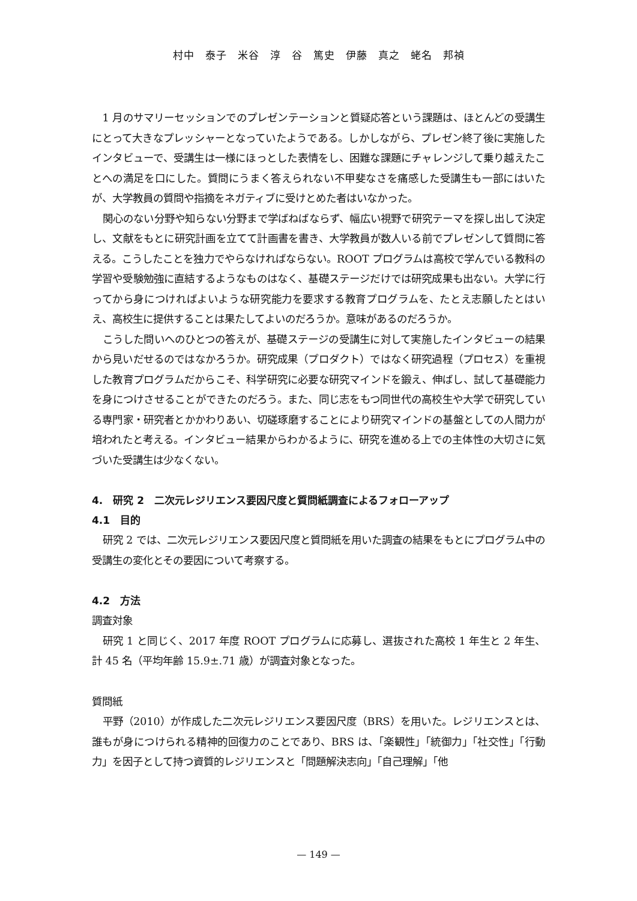村中　泰子　米谷　淳　谷　篤史　伊藤　真之　蛯名　邦禎
1 月のサマリーセッションでのプレゼンテーションと質疑応答という課題は、ほとんどの受講生にとって大きなプレッシャーとなっていたようである。しかしながら、プレゼン終了後に実施したインタビューで、受講生は一様にほっとした表情をし、困難な課題にチャレンジして乗り越えたことへの満足を口にした。質問にうまく答えられない不甲斐なさを痛感した受講生も一部にはいたが、大学教員の質問や指摘をネガティブに受けとめた者はいなかった。
関心のない分野や知らない分野まで学ばねばならず、幅広い視野で研究テーマを探し出して決定し、文献をもとに研究計画を立てて計画書を書き、大学教員が数人いる前でプレゼンして質問に答える。こうしたことを独力でやらなければならない。ROOT プログラムは高校で学んでいる教科の学習や受験勉強に直結するようなものはなく、基礎ステージだけでは研究成果も出ない。大学に行ってから身につければよいような研究能力を要求する教育プログラムを、たとえ志願したとはいえ、高校生に提供することは果たしてよいのだろうか。意味があるのだろうか。
こうした問いへのひとつの答えが、基礎ステージの受講生に対して実施したインタビューの結果から見いだせるのではなかろうか。研究成果（プロダクト）ではなく研究過程（プロセス）を重視した教育プログラムだからこそ、科学研究に必要な研究マインドを鍛え、伸ばし、試して基礎能力を身につけさせることができたのだろう。また、同じ志をもつ同世代の高校生や大学で研究している専門家・研究者とかかわりあい、切磋琢磨することにより研究マインドの基盤としての人間力が培われたと考える。インタビュー結果からわかるように、研究を進める上での主体性の大切さに気づいた受講生は少なくない。
4.　研究 2　二次元レジリエンス要因尺度と質問紙調査によるフォローアップ
4.1　目的
研究 2 では、二次元レジリエンス要因尺度と質問紙を用いた調査の結果をもとにプログラム中の受講生の変化とその要因について考察する。
4.2　方法
調査対象
研究 1 と同じく、2017 年度 ROOT プログラムに応募し、選抜された高校 1 年生と 2 年生、計 45 名（平均年齢 15.9±.71 歳）が調査対象となった。
質問紙
平野（2010）が作成した二次元レジリエンス要因尺度（BRS）を用いた。レジリエンスとは、誰もが身につけられる精神的回復力のことであり、BRS は、「楽観性」「統御力」「社交性」「行動力」を因子として持つ資質的レジリエンスと「問題解決志向」「自己理解」「他
— 149 —